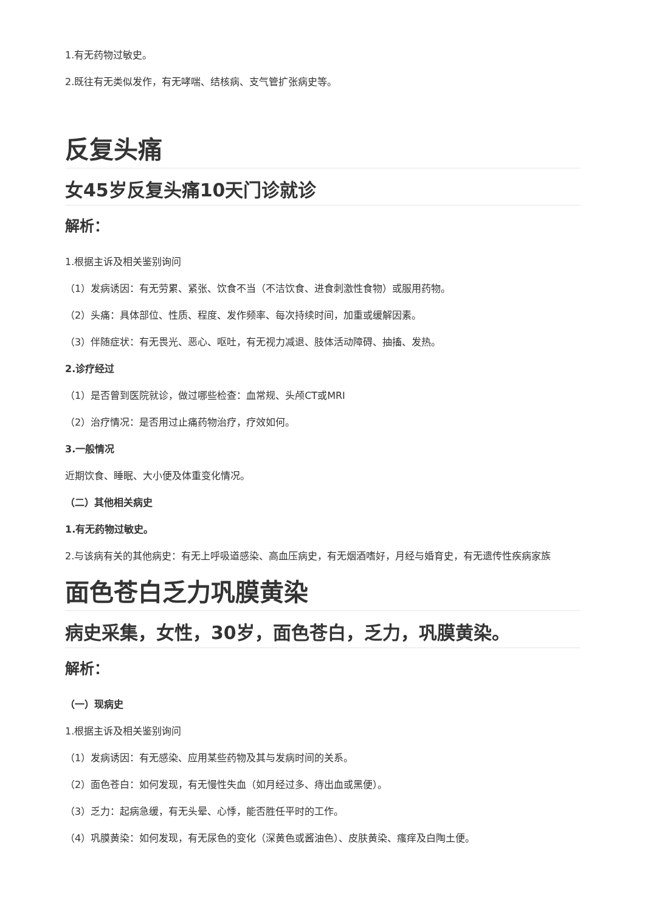1.有无药物过敏史。
2.既往有无类似发作，有无哮喘、结核病、支气管扩张病史等。
反复头痛
女45岁反复头痛10天门诊就诊
解析：
1.根据主诉及相关鉴别询问
（1）发病诱因：有无劳累、紧张、饮食不当（不洁饮食、进食刺激性食物）或服用药物。
（2）头痛：具体部位、性质、程度、发作频率、每次持续时间，加重或缓解因素。
（3）伴随症状：有无畏光、恶心、呕吐，有无视力减退、肢体活动障碍、抽搐、发热。
2.诊疗经过
（1）是否曾到医院就诊，做过哪些检查：血常规、头颅CT或MRI
（2）治疗情况：是否用过止痛药物治疗，疗效如何。
3.一般情况
近期饮食、睡眠、大小便及体重变化情况。
（二）其他相关病史
1.有无药物过敏史。
2.与该病有关的其他病史：有无上呼吸道感染、高血压病史，有无烟酒嗜好，月经与婚育史，有无遗传性疾病家族
面色苍白乏力巩膜黄染
病史采集，女性，30岁，面色苍白，乏力，巩膜黄染。
解析：
（一）现病史
1.根据主诉及相关鉴别询问
（1）发病诱因：有无感染、应用某些药物及其与发病时间的关系。
（2）面色苍白：如何发现，有无慢性失血（如月经过多、痔出血或黑便）。
（3）乏力：起病急缓，有无头晕、心悸，能否胜任平时的工作。
（4）巩膜黄染：如何发现，有无尿色的变化（深黄色或酱油色）、皮肤黄染、瘙痒及白陶土便。